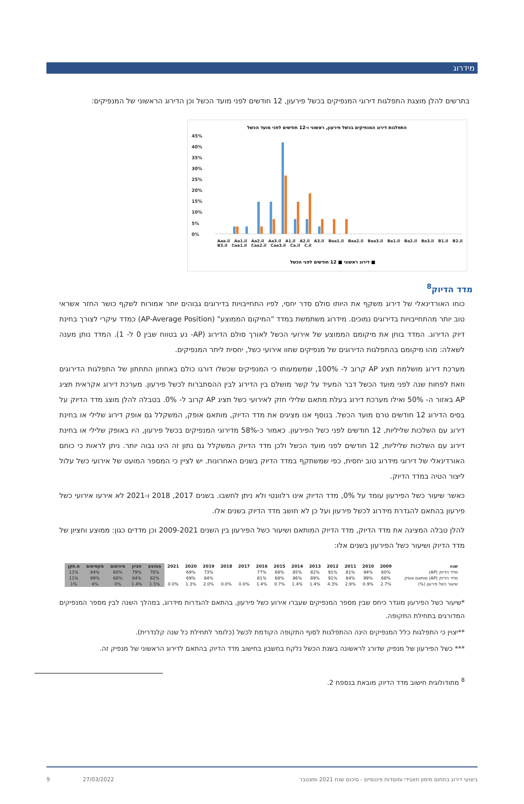מידרוג
בתרשים להלן מוצגת התפלגות דירוגי המנפיקים בכשל פירעון, 12 חודשים לפני מועד הכשל וכן הדירוג הראשוני של המנפיקים:
התפלגות דירוג המנפיקים בכשל פירעון, ראשוני ו-12 חודשים לפני מועד הכשל
45%
40%
35%
30%
25%
20%
15%
10%
5%
0%
■ דירוג ראשוני ■ 12 חודשים לפני הכשל
Aaa.il Aa1.il Aa2.il Aa3.il A1.il A2.il A3.il Baa1.il Baa2.il Baa3.il Ba1.il Ba2.il Ba3.il B1.il B2.il B3.il Caa1.il Caa2.il Caa3.il Ca.il C.il
מדד הדיוק<sup>8</sup>
כוחו האורדינאלי של דירוג משקף את היותו סולם סדר יחסי, לפיו התחייבויות בדירוגים גבוהים יותר אמורות לשקף כושר החזר אשראי טוב יותר מהתחייבויות בדירוגים נמוכים. מידרוג משתמשת במדד "המיקום הממוצע" (AP-Average Position) כמדד עיקרי לצורך בחינת דיוק הדירוג. המדד בוחן את מיקומם הממוצע של אירועי הכשל לאורך סולם הדירוג (AP- נע בטווח שבין 0 ל- 1). המדד נותן מענה לשאלה: מהו מיקומם בהתפלגות הדירוגים של מנפיקים שחוו אירועי כשל, יחסית ליתר המנפיקים.
מערכת דירוג מושלמת תציג AP קרוב ל- 100%, שמשמעותו כי המנפיקים שכשלו דורגו כולם באחוזון התחתון של התפלגות הדירוגים וזאת לפחות שנה לפני מועד הכשל דבר המעיד על קשר מושלם בין הדירוג לבין ההסתברות לכשל פירעון. מערכת דירוג אקראית תציג AP באזור ה- 50% ואילו מערכת דירוג בעלת מתאם שלילי חזק לאירועי כשל תציג AP קרוב ל- 0%. בטבלה להלן מוצג מדד הדיוק על בסיס הדירוג 12 חודשים טרם מועד הכשל. בנוסף אנו מציגים את מדד הדיוק, מותאם אופק, המשקלל גם אופק דירוג שלילי או בחינת דירוג עם השלכות שליליות, 12 חודשים לפני כשל הפירעון. כאמור כ-58% מדירוגי המנפיקים בכשל פירעון, היו באופק שלילי או בחינת דירוג עם השלכות שליליות, 12 חודשים לפני מועד הכשל ולכן מדד הדיוק המשקלל גם נתון זה הינו גבוה יותר. ניתן לראות כי כוחם האורדינאלי של דירוגי מידרוג טוב יחסית, כפי שמשתקף במדד הדיוק בשנים האחרונות. יש לציין כי המספר המועט של אירועי כשל עלול ליצור הטיה במדד הדיוק.
כאשר שיעור כשל הפירעון עומד על 0%, מדד הדיוק אינו רלוונטי ולא ניתן לחשבו. בשנים 2017, 2018 ו-2021 לא אירעו אירועי כשל פירעון בהתאם להגדרת מידרוג לכשל פירעון ועל כן לא חושב מדד הדיוק בשנים אלו.
להלן טבלה המציגה את מדד הדיוק, מדד הדיוק המותאם ושיעור כשל הפירעון בין השנים 2009-2021 וכן מדדים כגון: ממוצע וחציון של מדד הדיוק ושיעור כשל הפירעון בשנים אלו:
| שנה | 2009 | 2010 | 2011 | 2012 | 2013 | 2014 | 2015 | 2016 | 2017 | 2018 | 2019 | 2020 | 2021 | ממוצע | חציון | מינימום | מקסימום | ס.תקן |
| --- | --- | --- | --- | --- | --- | --- | --- | --- | --- | --- | --- | --- | --- | --- | --- | --- | --- | --- |
| מדד הדיוק (AP) | 60% | 94% | 81% | 91% | 82% | 85% | 68% | 77% | | | 73% | 69% | | 78% | 79% | 60% | 94% | 11% |
| מדד הדיוק (AP) מותאם אופק | 68% | 99% | 84% | 91% | 89% | 86% | 68% | 81% | | | 84% | 69% | | 82% | 84% | 68% | 99% | 11% |
| שיעור כשל פירעון (%) | 2.7% | 0.9% | 2.9% | 4.3% | 1.4% | 1.4% | 0.7% | 1.4% | 0.0% | 0.0% | 2.0% | 1.3% | 0.0% | 1.5% | 1.4% | 0% | 4% | 1% |
*שיעור כשל הפירעון מוגדר כיחס שבין מספר המנפיקים שעברו אירוע כשל פירעון, בהתאם להגדרות מידרוג, במהלך השנה לבין מספר המנפיקים המדורגים בתחילת התקופה.
**יצוין כי התפלגות כלל המנפיקים הינה ההתפלגות לסוף התקופה הקודמת לכשל (כלומר לתחילת כל שנה קלנדרית).
*** כשל הפירעון של מנפיק שדורג לראשונה בשנת הכשל נלקח בחשבון בחישוב מדד הדיוק בהתאם לדירוג הראשוני של מנפיק זה.
<sup>8</sup> מתודולוגית חישוב מדד הדיוק מובאת בנספח 2.
ביצועי דירוג בתחום מימון תאגידי ומוסדות פיננסיים - סיכום שנת 2021 ומצטבר 27/03/2022 9